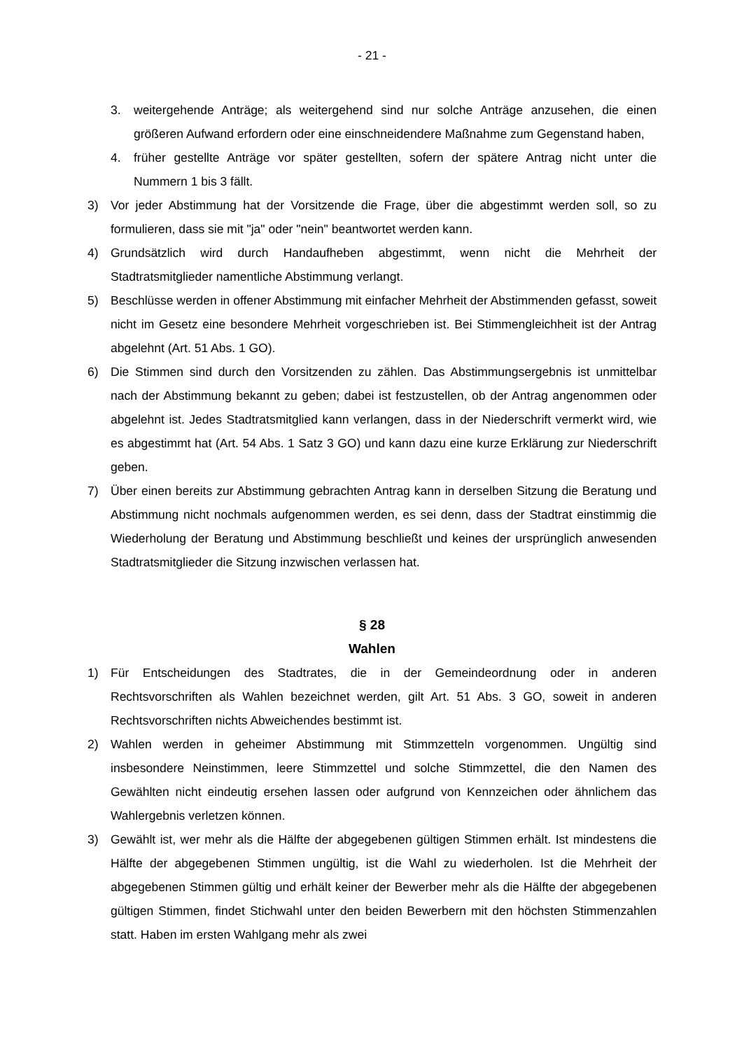- 21 -
3. weitergehende Anträge; als weitergehend sind nur solche Anträge anzusehen, die einen größeren Aufwand erfordern oder eine einschneidendere Maßnahme zum Gegenstand haben,
4. früher gestellte Anträge vor später gestellten, sofern der spätere Antrag nicht unter die Nummern 1 bis 3 fällt.
3) Vor jeder Abstimmung hat der Vorsitzende die Frage, über die abgestimmt werden soll, so zu formulieren, dass sie mit "ja" oder "nein" beantwortet werden kann.
4) Grundsätzlich wird durch Handaufheben abgestimmt, wenn nicht die Mehrheit der Stadtratsmitglieder namentliche Abstimmung verlangt.
5) Beschlüsse werden in offener Abstimmung mit einfacher Mehrheit der Abstimmenden gefasst, soweit nicht im Gesetz eine besondere Mehrheit vorgeschrieben ist. Bei Stimmengleichheit ist der Antrag abgelehnt (Art. 51 Abs. 1 GO).
6) Die Stimmen sind durch den Vorsitzenden zu zählen. Das Abstimmungsergebnis ist unmittelbar nach der Abstimmung bekannt zu geben; dabei ist festzustellen, ob der Antrag angenommen oder abgelehnt ist. Jedes Stadtratsmitglied kann verlangen, dass in der Niederschrift vermerkt wird, wie es abgestimmt hat (Art. 54 Abs. 1 Satz 3 GO) und kann dazu eine kurze Erklärung zur Niederschrift geben.
7) Über einen bereits zur Abstimmung gebrachten Antrag kann in derselben Sitzung die Beratung und Abstimmung nicht nochmals aufgenommen werden, es sei denn, dass der Stadtrat einstimmig die Wiederholung der Beratung und Abstimmung beschließt und keines der ursprünglich anwesenden Stadtratsmitglieder die Sitzung inzwischen verlassen hat.
§ 28
Wahlen
1) Für Entscheidungen des Stadtrates, die in der Gemeindeordnung oder in anderen Rechtsvorschriften als Wahlen bezeichnet werden, gilt Art. 51 Abs. 3 GO, soweit in anderen Rechtsvorschriften nichts Abweichendes bestimmt ist.
2) Wahlen werden in geheimer Abstimmung mit Stimmzetteln vorgenommen. Ungültig sind insbesondere Neinstimmen, leere Stimmzettel und solche Stimmzettel, die den Namen des Gewählten nicht eindeutig ersehen lassen oder aufgrund von Kennzeichen oder ähnlichem das Wahlergebnis verletzen können.
3) Gewählt ist, wer mehr als die Hälfte der abgegebenen gültigen Stimmen erhält. Ist mindestens die Hälfte der abgegebenen Stimmen ungültig, ist die Wahl zu wiederholen. Ist die Mehrheit der abgegebenen Stimmen gültig und erhält keiner der Bewerber mehr als die Hälfte der abgegebenen gültigen Stimmen, findet Stichwahl unter den beiden Bewerbern mit den höchsten Stimmenzahlen statt. Haben im ersten Wahlgang mehr als zwei